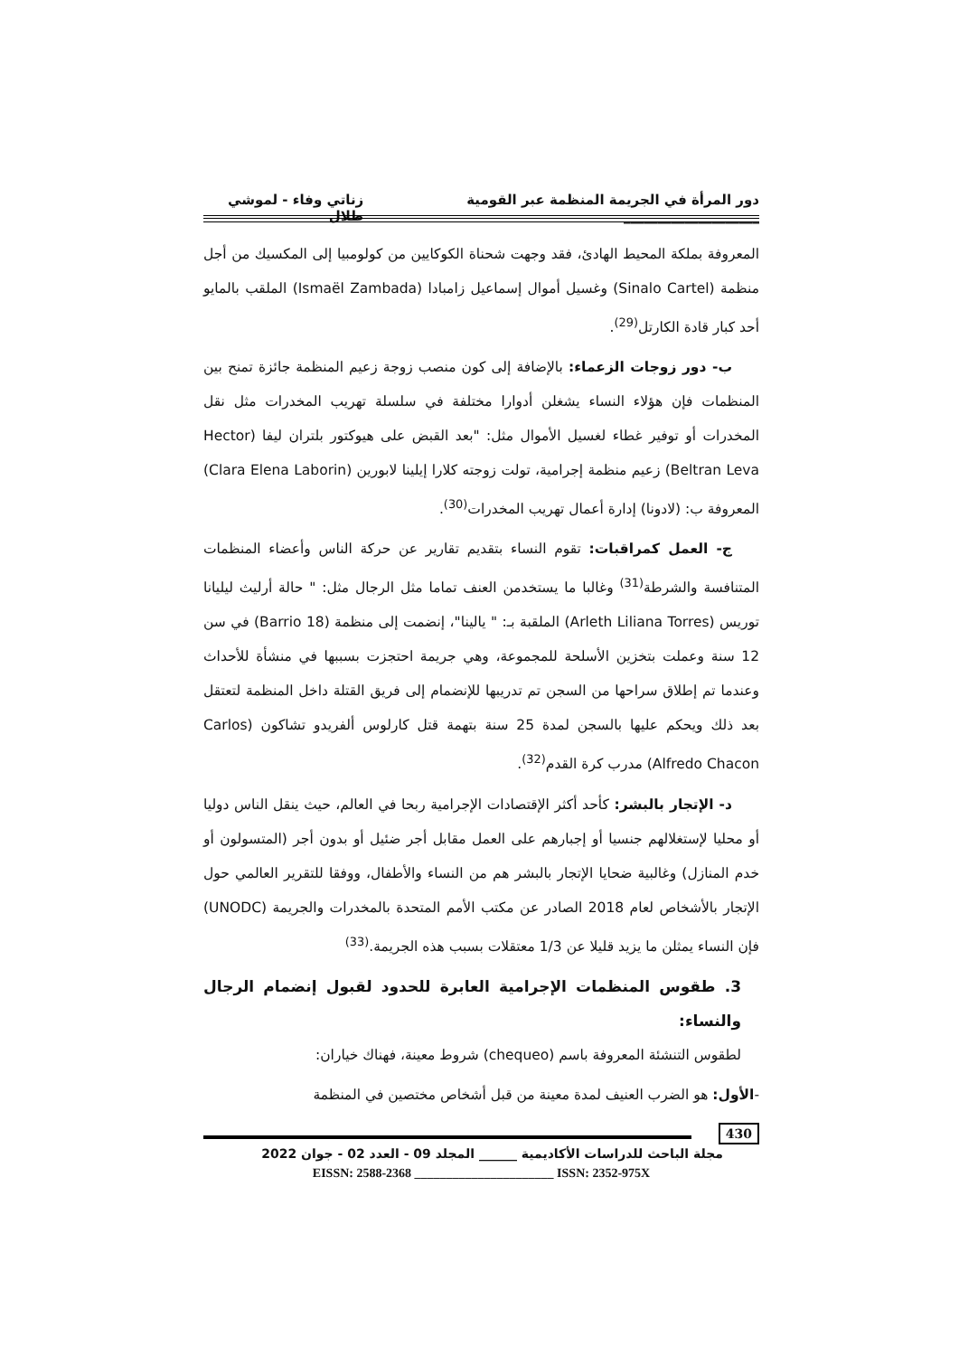دور المرأة في الجريمة المنظمة عبر القومية ____________________ زناتي وفاء - لموشي طلال
المعروفة بملكة المحيط الهادئ، فقد وجهت شحناة الكوكايين من كولومبيا إلى المكسيك من أجل منظمة (Sinalo Cartel) وغسيل أموال إسماعيل زامبادا (Ismaël Zambada) الملقب بالمايو أحد كبار قادة الكارتل<sup>(29)</sup>.
ب- دور زوجات الزعماء: بالإضافة إلى كون منصب زوجة زعيم المنظمة جائزة تمنح بين المنظمات فإن هؤلاء النساء يشغلن أدوارا مختلفة في سلسلة تهريب المخدرات مثل نقل المخدرات أو توفير غطاء لغسيل الأموال مثل: "بعد القبض على هيوكتور بلتران ليفا (Hector Beltran Leva) زعيم منظمة إجرامية، تولت زوجته كلارا إيلينا لابورين (Clara Elena Laborin) المعروفة ب: (لادونا) إدارة أعمال تهريب المخدرات<sup>(30)</sup>.
ج- العمل كمراقبات: تقوم النساء بتقديم تقارير عن حركة الناس وأعضاء المنظمات المتنافسة والشرطة<sup>(31)</sup> وغالبا ما يستخدمن العنف تماما مثل الرجال مثل: " حالة أرليث ليليانا توريس (Arleth Liliana Torres) الملقبة بـ: " يالينا"، إنضمت إلى منظمة (Barrio 18) في سن 12 سنة وعملت بتخزين الأسلحة للمجموعة، وهي جريمة احتجزت بسببها في منشأة للأحداث وعندما تم إطلاق سراحها من السجن تم تدريبها للإنضمام إلى فريق القتلة داخل المنظمة لتعتقل بعد ذلك ويحكم عليها بالسجن لمدة 25 سنة بتهمة قتل كارلوس ألفريدو تشاكون (Carlos Alfredo Chacon) مدرب كرة القدم<sup>(32)</sup>.
د- الإتجار بالبشر: كأحد أكثر الإقتصادات الإجرامية ربحا في العالم، حيث ينقل الناس دوليا أو محليا لإستغلالهم جنسيا أو إجبارهم على العمل مقابل أجر ضئيل أو بدون أجر (المتسولون أو خدم المنازل) وغالبية ضحايا الإتجار بالبشر هم من النساء والأطفال، ووفقا للتقرير العالمي حول الإتجار بالأشخاص لعام 2018 الصادر عن مكتب الأمم المتحدة بالمخدرات والجريمة (UNODC) فإن النساء يمثلن ما يزيد قليلا عن 1/3 معتقلات بسبب هذه الجريمة.<sup>(33)</sup>
3. طقوس المنظمات الإجرامية العابرة للحدود لقبول إنضمام الرجال والنساء:
لطقوس التنشئة المعروفة باسم (chequeo) شروط معينة، فهناك خياران:
-الأول: هو الضرب العنيف لمدة معينة من قبل أشخاص مختصين في المنظمة
430
مجلة الباحث للدراسات الأكاديمية ______ المجلد 09 - العدد 02 - جوان 2022
EISSN: 2588-2368 ______________________ ISSN: 2352-975X